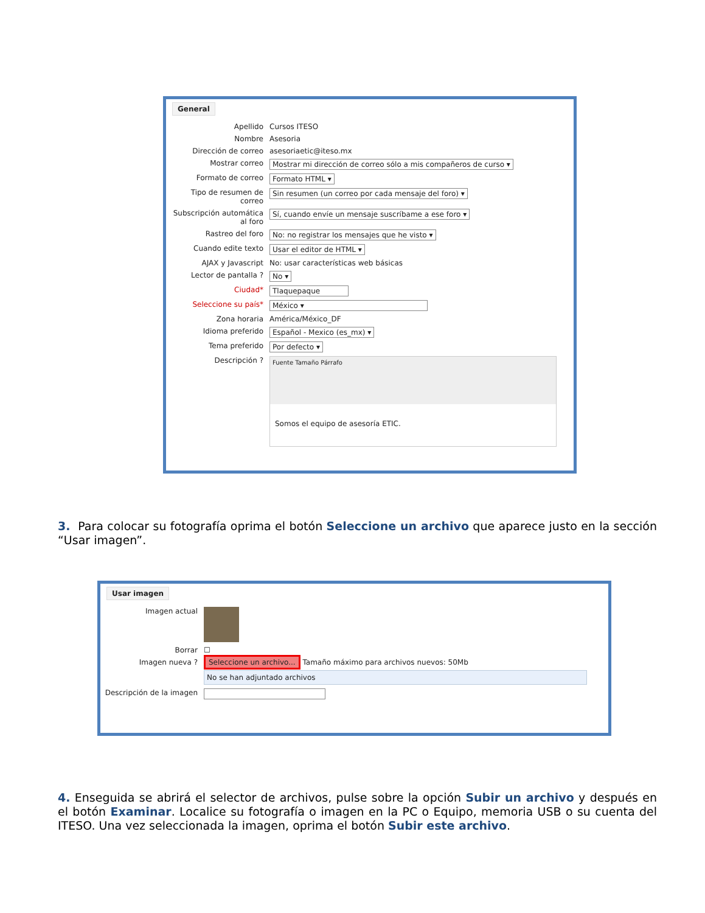General
Apellido Cursos ITESO
Nombre Asesoria
Dirección de correo asesoriaetic@iteso.mx
Mostrar correo Mostrar mi dirección de correo sólo a mis compañeros de curso ▾
Formato de correo Formato HTML ▾
Tipo de resumen de correo
Sin resumen (un correo por cada mensaje del foro) ▾
Subscripción automática al foro
Sí, cuando envíe un mensaje suscríbame a ese foro ▾
Rastreo del foro No: no registrar los mensajes que he visto ▾
Cuando edite texto Usar el editor de HTML ▾
AJAX y Javascript No: usar características web básicas
Lector de pantalla ? No ▾
Ciudad* Tlaquepaque
Seleccione su país* México ▾
Zona horaria América/México_DF
Idioma preferido Español - Mexico (es_mx) ▾
Tema preferido Por defecto ▾
Descripción ?
Fuente Tamaño Párrafo
Somos el equipo de asesoría ETIC.
3. Para colocar su fotografía oprima el botón Seleccione un archivo que aparece justo en la sección “Usar imagen”.
Usar imagen
Imagen actual
Borrar ☐
Imagen nueva ? Seleccione un archivo... Tamaño máximo para archivos nuevos: 50Mb
No se han adjuntado archivos
Descripción de la imagen
4. Enseguida se abrirá el selector de archivos, pulse sobre la opción Subir un archivo y después en el botón Examinar. Localice su fotografía o imagen en la PC o Equipo, memoria USB o su cuenta del ITESO. Una vez seleccionada la imagen, oprima el botón Subir este archivo.